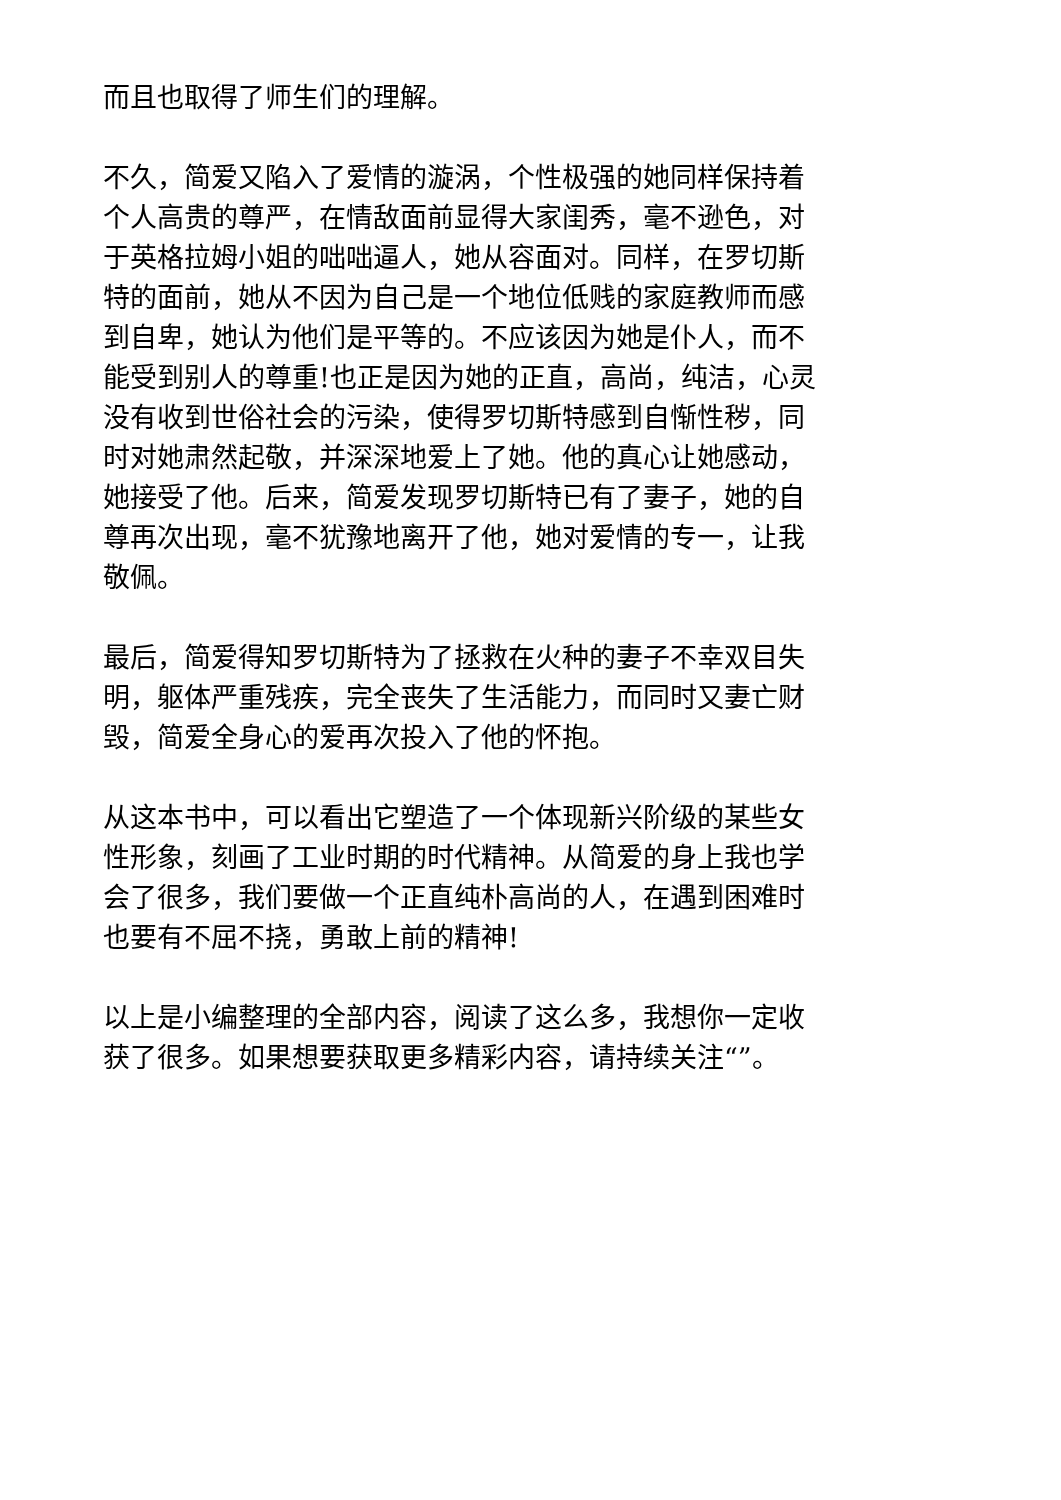而且也取得了师生们的理解。
不久，简爱又陷入了爱情的漩涡，个性极强的她同样保持着
个人高贵的尊严，在情敌面前显得大家闺秀，毫不逊色，对
于英格拉姆小姐的咄咄逼人，她从容面对。同样，在罗切斯
特的面前，她从不因为自己是一个地位低贱的家庭教师而感
到自卑，她认为他们是平等的。不应该因为她是仆人，而不
能受到别人的尊重!也正是因为她的正直，高尚，纯洁，心灵
没有收到世俗社会的污染，使得罗切斯特感到自惭性秽，同
时对她肃然起敬，并深深地爱上了她。他的真心让她感动，
她接受了他。后来，简爱发现罗切斯特已有了妻子，她的自
尊再次出现，毫不犹豫地离开了他，她对爱情的专一，让我
敬佩。
最后，简爱得知罗切斯特为了拯救在火种的妻子不幸双目失
明，躯体严重残疾，完全丧失了生活能力，而同时又妻亡财
毁，简爱全身心的爱再次投入了他的怀抱。
从这本书中，可以看出它塑造了一个体现新兴阶级的某些女
性形象，刻画了工业时期的时代精神。从简爱的身上我也学
会了很多，我们要做一个正直纯朴高尚的人，在遇到困难时
也要有不屈不挠，勇敢上前的精神!
以上是小编整理的全部内容，阅读了这么多，我想你一定收
获了很多。如果想要获取更多精彩内容，请持续关注“”。